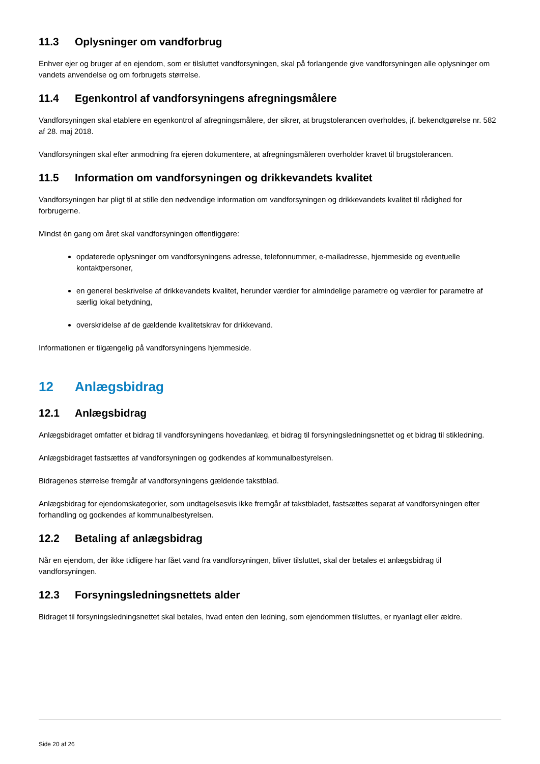11.3 Oplysninger om vandforbrug
Enhver ejer og bruger af en ejendom, som er tilsluttet vandforsyningen, skal på forlangende give vandforsyningen alle oplysninger om vandets anvendelse og om forbrugets størrelse.
11.4 Egenkontrol af vandforsyningens afregningsmålere
Vandforsyningen skal etablere en egenkontrol af afregningsmålere, der sikrer, at brugstolerancen overholdes, jf. bekendtgørelse nr. 582 af 28. maj 2018.
Vandforsyningen skal efter anmodning fra ejeren dokumentere, at afregningsmåleren overholder kravet til brugstolerancen.
11.5 Information om vandforsyningen og drikkevandets kvalitet
Vandforsyningen har pligt til at stille den nødvendige information om vandforsyningen og drikkevandets kvalitet til rådighed for forbrugerne.
Mindst én gang om året skal vandforsyningen offentliggøre:
opdaterede oplysninger om vandforsyningens adresse, telefonnummer, e-mailadresse, hjemmeside og eventuelle kontaktpersoner,
en generel beskrivelse af drikkevandets kvalitet, herunder værdier for almindelige parametre og værdier for parametre af særlig lokal betydning,
overskridelse af de gældende kvalitetskrav for drikkevand.
Informationen er tilgængelig på vandforsyningens hjemmeside.
12 Anlægsbidrag
12.1 Anlægsbidrag
Anlægsbidraget omfatter et bidrag til vandforsyningens hovedanlæg, et bidrag til forsyningsledningsnettet og et bidrag til stikledning.
Anlægsbidraget fastsættes af vandforsyningen og godkendes af kommunalbestyrelsen.
Bidragenes størrelse fremgår af vandforsyningens gældende takstblad.
Anlægsbidrag for ejendomskategorier, som undtagelsesvis ikke fremgår af takstbladet, fastsættes separat af vandforsyningen efter forhandling og godkendes af kommunalbestyrelsen.
12.2 Betaling af anlægsbidrag
Når en ejendom, der ikke tidligere har fået vand fra vandforsyningen, bliver tilsluttet, skal der betales et anlægsbidrag til vandforsyningen.
12.3 Forsyningsledningsnettets alder
Bidraget til forsyningsledningsnettet skal betales, hvad enten den ledning, som ejendommen tilsluttes, er nyanlagt eller ældre.
Side 20 af 26